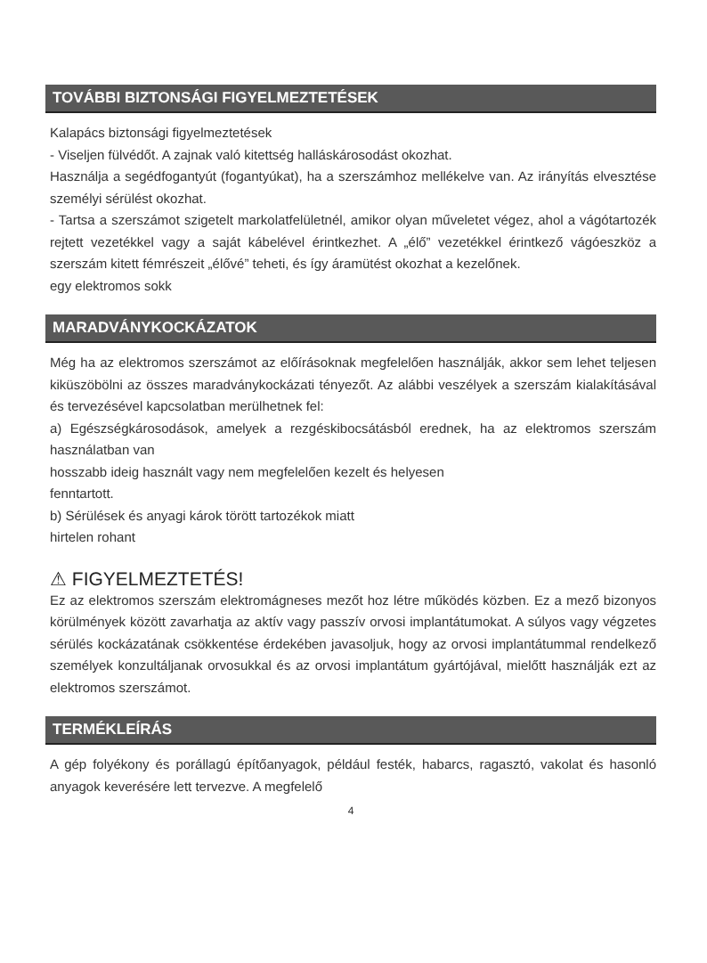TOVÁBBI BIZTONSÁGI FIGYELMEZTETÉSEK
Kalapács biztonsági figyelmeztetések
- Viseljen fülvédőt. A zajnak való kitettség halláskárosodást okozhat.
Használja a segédfogantyút (fogantyúkat), ha a szerszámhoz mellékelve van. Az irányítás elvesztése személyi sérülést okozhat.
- Tartsa a szerszámot szigetelt markolatfelületnél, amikor olyan műveletet végez, ahol a vágótartozék rejtett vezetékkel vagy a saját kábelével érintkezhet. A „élő” vezetékkel érintkező vágóeszköz a szerszám kitett fémrészeit „élővé” teheti, és így áramütést okozhat a kezelőnek.
egy elektromos sokk
MARADVÁNYKOCKÁZATOK
Még ha az elektromos szerszámot az előírásoknak megfelelően használják, akkor sem lehet teljesen kiküszöbölni az összes maradványkockázati tényezőt. Az alábbi veszélyek a szerszám kialakításával és tervezésével kapcsolatban merülhetnek fel:
a) Egészségkárosodások, amelyek a rezgéskibocsátásból erednek, ha az elektromos szerszám használatban van
hosszabb ideig használt vagy nem megfelelően kezelt és helyesen
fenntartott.
b) Sérülések és anyagi károk törött tartozékok miatt
hirtelen rohant
⚠ FIGYELMEZTETÉS!
Ez az elektromos szerszám elektromágneses mezőt hoz létre működés közben. Ez a mező bizonyos körülmények között zavarhatja az aktív vagy passzív orvosi implantátumokat. A súlyos vagy végzetes sérülés kockázatának csökkentése érdekében javasoljuk, hogy az orvosi implantátummal rendelkező személyek konzultáljanak orvosukkal és az orvosi implantátum gyártójával, mielőtt használják ezt az elektromos szerszámot.
TERMÉKLEÍRÁS
A gép folyékony és porállagú építőanyagok, például festék, habarcs, ragasztó, vakolat és hasonló anyagok keverésére lett tervezve. A megfelelő
4